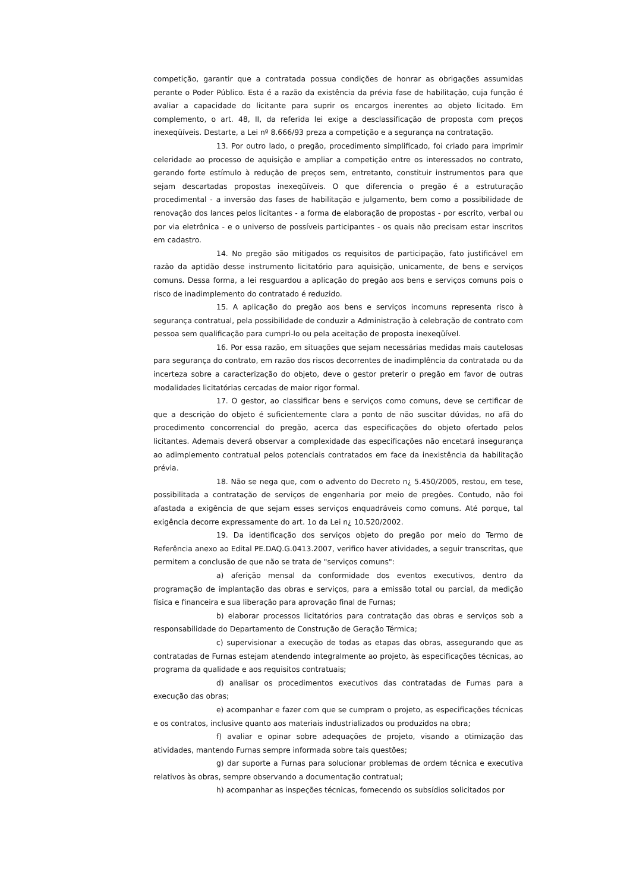competição, garantir que a contratada possua condições de honrar as obrigações assumidas perante o Poder Público. Esta é a razão da existência da prévia fase de habilitação, cuja função é avaliar a capacidade do licitante para suprir os encargos inerentes ao objeto licitado. Em complemento, o art. 48, II, da referida lei exige a desclassificação de proposta com preços inexeqüíveis. Destarte, a Lei nº 8.666/93 preza a competição e a segurança na contratação.
13. Por outro lado, o pregão, procedimento simplificado, foi criado para imprimir celeridade ao processo de aquisição e ampliar a competição entre os interessados no contrato, gerando forte estímulo à redução de preços sem, entretanto, constituir instrumentos para que sejam descartadas propostas inexeqüíveis. O que diferencia o pregão é a estruturação procedimental - a inversão das fases de habilitação e julgamento, bem como a possibilidade de renovação dos lances pelos licitantes - a forma de elaboração de propostas - por escrito, verbal ou por via eletrônica - e o universo de possíveis participantes - os quais não precisam estar inscritos em cadastro.
14. No pregão são mitigados os requisitos de participação, fato justificável em razão da aptidão desse instrumento licitatório para aquisição, unicamente, de bens e serviços comuns. Dessa forma, a lei resguardou a aplicação do pregão aos bens e serviços comuns pois o risco de inadimplemento do contratado é reduzido.
15. A aplicação do pregão aos bens e serviços incomuns representa risco à segurança contratual, pela possibilidade de conduzir a Administração à celebração de contrato com pessoa sem qualificação para cumpri-lo ou pela aceitação de proposta inexeqüível.
16. Por essa razão, em situações que sejam necessárias medidas mais cautelosas para segurança do contrato, em razão dos riscos decorrentes de inadimplência da contratada ou da incerteza sobre a caracterização do objeto, deve o gestor preterir o pregão em favor de outras modalidades licitatórias cercadas de maior rigor formal.
17. O gestor, ao classificar bens e serviços como comuns, deve se certificar de que a descrição do objeto é suficientemente clara a ponto de não suscitar dúvidas, no afã do procedimento concorrencial do pregão, acerca das especificações do objeto ofertado pelos licitantes. Ademais deverá observar a complexidade das especificações não encetará insegurança ao adimplemento contratual pelos potenciais contratados em face da inexistência da habilitação prévia.
18. Não se nega que, com o advento do Decreto n¿ 5.450/2005, restou, em tese, possibilitada a contratação de serviços de engenharia por meio de pregões. Contudo, não foi afastada a exigência de que sejam esses serviços enquadráveis como comuns. Até porque, tal exigência decorre expressamente do art. 1o da Lei n¿ 10.520/2002.
19. Da identificação dos serviços objeto do pregão por meio do Termo de Referência anexo ao Edital PE.DAQ.G.0413.2007, verifico haver atividades, a seguir transcritas, que permitem a conclusão de que não se trata de "serviços comuns":
a) aferição mensal da conformidade dos eventos executivos, dentro da programação de implantação das obras e serviços, para a emissão total ou parcial, da medição física e financeira e sua liberação para aprovação final de Furnas;
b) elaborar processos licitatórios para contratação das obras e serviços sob a responsabilidade do Departamento de Construção de Geração Térmica;
c) supervisionar a execução de todas as etapas das obras, assegurando que as contratadas de Furnas estejam atendendo integralmente ao projeto, às especificações técnicas, ao programa da qualidade e aos requisitos contratuais;
d) analisar os procedimentos executivos das contratadas de Furnas para a execução das obras;
e) acompanhar e fazer com que se cumpram o projeto, as especificações técnicas e os contratos, inclusive quanto aos materiais industrializados ou produzidos na obra;
f) avaliar e opinar sobre adequações de projeto, visando a otimização das atividades, mantendo Furnas sempre informada sobre tais questões;
g) dar suporte a Furnas para solucionar problemas de ordem técnica e executiva relativos às obras, sempre observando a documentação contratual;
h) acompanhar as inspeções técnicas, fornecendo os subsídios solicitados por